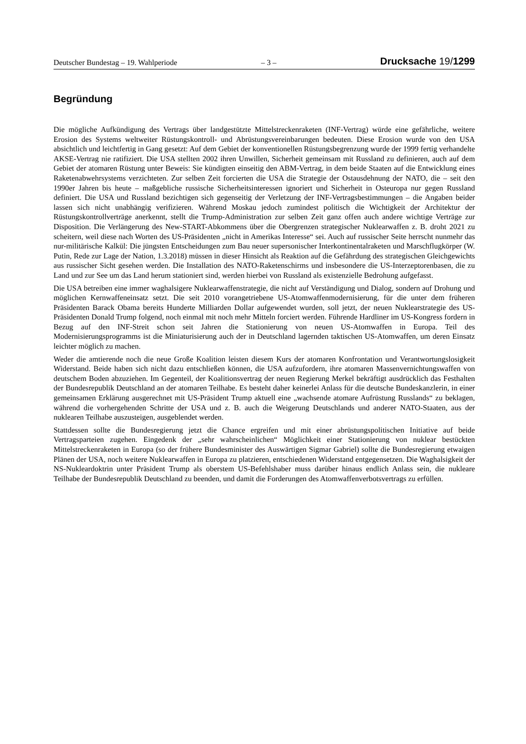Deutscher Bundestag – 19. Wahlperiode – 3 – Drucksache 19/1299
Begründung
Die mögliche Aufkündigung des Vertrags über landgestützte Mittelstreckenraketen (INF-Vertrag) würde eine gefährliche, weitere Erosion des Systems weltweiter Rüstungskontroll- und Abrüstungsvereinbarungen bedeuten. Diese Erosion wurde von den USA absichtlich und leichtfertig in Gang gesetzt: Auf dem Gebiet der konventionellen Rüstungsbegrenzung wurde der 1999 fertig verhandelte AKSE-Vertrag nie ratifiziert. Die USA stellten 2002 ihren Unwillen, Sicherheit gemeinsam mit Russland zu definieren, auch auf dem Gebiet der atomaren Rüstung unter Beweis: Sie kündigten einseitig den ABM-Vertrag, in dem beide Staaten auf die Entwicklung eines Raketenabwehrsystems verzichteten. Zur selben Zeit forcierten die USA die Strategie der Ostausdehnung der NATO, die – seit den 1990er Jahren bis heute – maßgebliche russische Sicherheitsinteressen ignoriert und Sicherheit in Osteuropa nur gegen Russland definiert. Die USA und Russland bezichtigen sich gegenseitig der Verletzung der INF-Vertragsbestimmungen – die Angaben beider lassen sich nicht unabhängig verifizieren. Während Moskau jedoch zumindest politisch die Wichtigkeit der Architektur der Rüstungskontrollverträge anerkennt, stellt die Trump-Administration zur selben Zeit ganz offen auch andere wichtige Verträge zur Disposition. Die Verlängerung des New-START-Abkommens über die Obergrenzen strategischer Nuklearwaffen z. B. droht 2021 zu scheitern, weil diese nach Worten des US-Präsidenten „nicht in Amerikas Interesse“ sei. Auch auf russischer Seite herrscht nunmehr das nur-militärische Kalkül: Die jüngsten Entscheidungen zum Bau neuer supersonischer Interkontinentalraketen und Marschflugkörper (W. Putin, Rede zur Lage der Nation, 1.3.2018) müssen in dieser Hinsicht als Reaktion auf die Gefährdung des strategischen Gleichgewichts aus russischer Sicht gesehen werden. Die Installation des NATO-Raketenschirms und insbesondere die US-Interzeptorenbasen, die zu Land und zur See um das Land herum stationiert sind, werden hierbei von Russland als existenzielle Bedrohung aufgefasst.
Die USA betreiben eine immer waghalsigere Nuklearwaffenstrategie, die nicht auf Verständigung und Dialog, sondern auf Drohung und möglichen Kernwaffeneinsatz setzt. Die seit 2010 vorangetriebene US-Atomwaffenmodernisierung, für die unter dem früheren Präsidenten Barack Obama bereits Hunderte Milliarden Dollar aufgewendet wurden, soll jetzt, der neuen Nuklearstrategie des US-Präsidenten Donald Trump folgend, noch einmal mit noch mehr Mitteln forciert werden. Führende Hardliner im US-Kongress fordern in Bezug auf den INF-Streit schon seit Jahren die Stationierung von neuen US-Atomwaffen in Europa. Teil des Modernisierungsprogramms ist die Miniaturisierung auch der in Deutschland lagernden taktischen US-Atomwaffen, um deren Einsatz leichter möglich zu machen.
Weder die amtierende noch die neue Große Koalition leisten diesem Kurs der atomaren Konfrontation und Verantwortungslosigkeit Widerstand. Beide haben sich nicht dazu entschließen können, die USA aufzufordern, ihre atomaren Massenvernichtungswaffen von deutschem Boden abzuziehen. Im Gegenteil, der Koalitionsvertrag der neuen Regierung Merkel bekräftigt ausdrücklich das Festhalten der Bundesrepublik Deutschland an der atomaren Teilhabe. Es besteht daher keinerlei Anlass für die deutsche Bundeskanzlerin, in einer gemeinsamen Erklärung ausgerechnet mit US-Präsident Trump aktuell eine „wachsende atomare Aufrüstung Russlands“ zu beklagen, während die vorhergehenden Schritte der USA und z. B. auch die Weigerung Deutschlands und anderer NATO-Staaten, aus der nuklearen Teilhabe auszusteigen, ausgeblendet werden.
Stattdessen sollte die Bundesregierung jetzt die Chance ergreifen und mit einer abrüstungspolitischen Initiative auf beide Vertragsparteien zugehen. Eingedenk der „sehr wahrscheinlichen“ Möglichkeit einer Stationierung von nuklear bestückten Mittelstreckenraketen in Europa (so der frühere Bundesminister des Auswärtigen Sigmar Gabriel) sollte die Bundesregierung etwaigen Plänen der USA, noch weitere Nuklearwaffen in Europa zu platzieren, entschiedenen Widerstand entgegensetzen. Die Waghalsigkeit der NS-Nukleardoktrin unter Präsident Trump als oberstem US-Befehlshaber muss darüber hinaus endlich Anlass sein, die nukleare Teilhabe der Bundesrepublik Deutschland zu beenden, und damit die Forderungen des Atomwaffenverbotsvertrags zu erfüllen.